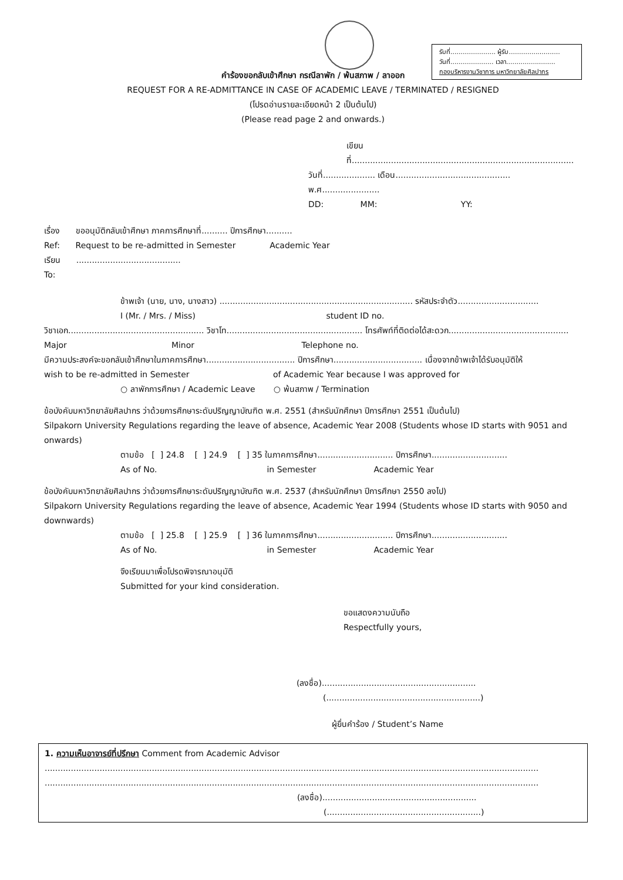รับที่...................... ผู้รับ.........................
วันที่..................... เวลา........................
กองบริหารงานวิชาการ มหาวิทยาลัยศิลปากร
คำร้องขอกลับเข้าศึกษา กรณีลาพัก / พ้นสภาพ / ลาออก
REQUEST FOR A RE-ADMITTANCE IN CASE OF ACADEMIC LEAVE / TERMINATED / RESIGNED
(โปรดอ่านรายละเอียดหน้า 2 เป็นต้นไป)
(Please read page 2 and onwards.)
เขียนที่.....................................................................................
วันที่.................... เดือน............................................ พ.ศ......................
DD: MM: YY:
เรื่อง ขออนุมัติกลับเข้าศึกษา ภาคการศึกษาที่.......... ปีการศึกษา..........
Ref: Request to be re-admitted in Semester Academic Year
เรียน ........................................
To:
ข้าพเจ้า (นาย, นาง, นางสาว) .......................................................................... รหัสประจำตัว...............................
I (Mr. / Mrs. / Miss) student ID no.
วิชาเอก.................................................... วิชาโท.................................................... โทรศัพท์ที่ติดต่อได้สะดวก..............................................
Major Minor Telephone no.
มีความประสงค์จะขอกลับเข้าศึกษาในภาคการศึกษา.................................. ปีการศึกษา.................................. เนื่องจากข้าพเจ้าได้รับอนุมัติให้
wish to be re-admitted in Semester of Academic Year because I was approved for
○ ลาพักการศึกษา / Academic Leave ○ พ้นสภาพ / Termination
ข้อบังคับมหาวิทยาลัยศิลปากร ว่าด้วยการศึกษาระดับปริญญาบัณฑิต พ.ศ. 2551 (สำหรับนักศึกษา ปีการศึกษา 2551 เป็นต้นไป)
Silpakorn University Regulations regarding the leave of absence, Academic Year 2008 (Students whose ID starts with 9051 and onwards)
ตามข้อ [ ] 24.8 [ ] 24.9 [ ] 35 ในภาคการศึกษา............................. ปีการศึกษา.............................
As of No. in Semester Academic Year
ข้อบังคับมหาวิทยาลัยศิลปากร ว่าด้วยการศึกษาระดับปริญญาบัณฑิต พ.ศ. 2537 (สำหรับนักศึกษา ปีการศึกษา 2550 ลงไป)
Silpakorn University Regulations regarding the leave of absence, Academic Year 1994 (Students whose ID starts with 9050 and downwards)
ตามข้อ [ ] 25.8 [ ] 25.9 [ ] 36 ในภาคการศึกษา............................. ปีการศึกษา.............................
As of No. in Semester Academic Year
จึงเรียนมาเพื่อโปรดพิจารณาอนุมัติ
Submitted for your kind consideration.
ขอแสดงความนับถือ
Respectfully yours,
(ลงชื่อ)...........................................................
(...........................................................)
ผู้ยื่นคำร้อง / Student’s Name
1. ความเห็นอาจารย์ที่ปรึกษา Comment from Academic Advisor
.............................................................................................................................................................................................
.............................................................................................................................................................................................
(ลงชื่อ)...........................................................
(...........................................................)